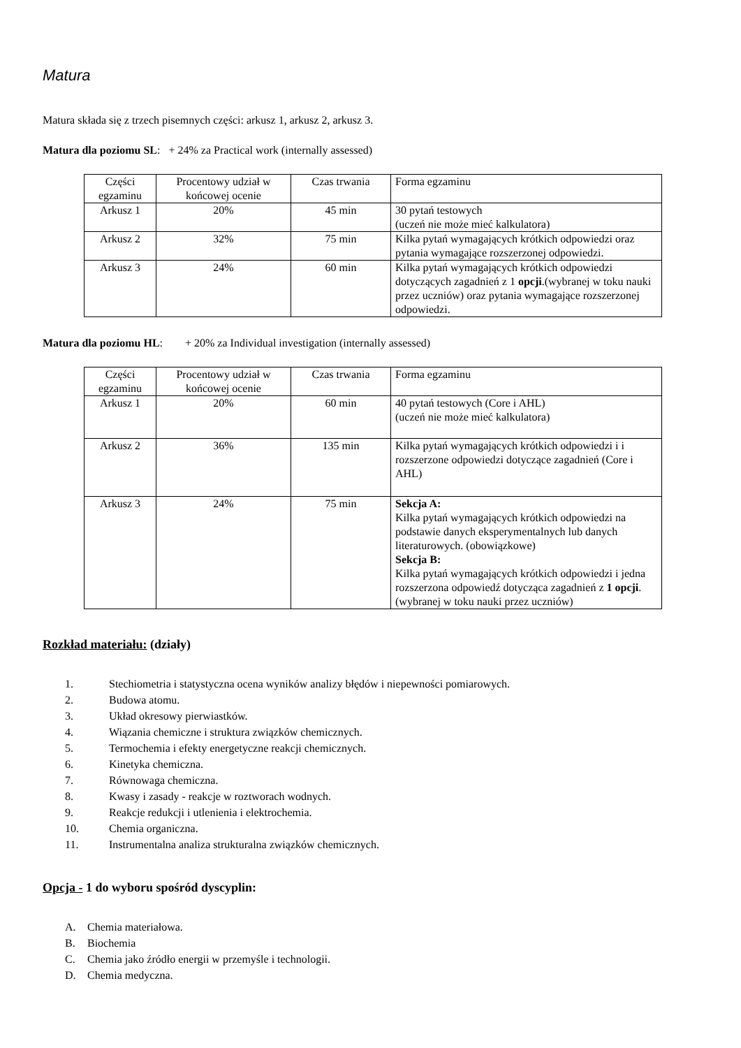Matura
Matura składa się z trzech pisemnych części: arkusz 1, arkusz 2, arkusz 3.
Matura dla poziomu SL: + 24% za Practical work (internally assessed)
| Części egzaminu | Procentowy udział w końcowej ocenie | Czas trwania | Forma egzaminu |
| Arkusz 1 | 20% | 45 min | 30 pytań testowych (uczeń nie może mieć kalkulatora) |
| Arkusz 2 | 32% | 75 min | Kilka pytań wymagających krótkich odpowiedzi oraz pytania wymagające rozszerzonej odpowiedzi. |
| Arkusz 3 | 24% | 60 min | Kilka pytań wymagających krótkich odpowiedzi dotyczących zagadnień z 1 opcji .(wybranej w toku nauki przez uczniów) oraz pytania wymagające rozszerzonej odpowiedzi. |
Matura dla poziomu HL: + 20% za Individual investigation (internally assessed)
| Części egzaminu | Procentowy udział w końcowej ocenie | Czas trwania | Forma egzaminu |
| Arkusz 1 | 20% | 60 min | 40 pytań testowych (Core i AHL) (uczeń nie może mieć kalkulatora) |
| Arkusz 2 | 36% | 135 min | Kilka pytań wymagających krótkich odpowiedzi i i rozszerzone odpowiedzi dotyczące zagadnień (Core i AHL) |
| Arkusz 3 | 24% | 75 min | Sekcja A: Kilka pytań wymagających krótkich odpowiedzi na podstawie danych eksperymentalnych lub danych literaturowych. (obowiązkowe) Sekcja B: Kilka pytań wymagających krótkich odpowiedzi i jedna rozszerzona odpowiedź dotycząca zagadnień z 1 opcji .(wybranej w toku nauki przez uczniów) |
Rozkład materiału: (działy)
1. Stechiometria i statystyczna ocena wyników analizy błędów i niepewności pomiarowych.
2. Budowa atomu.
3. Układ okresowy pierwiastków.
4. Wiązania chemiczne i struktura związków chemicznych.
5. Termochemia i efekty energetyczne reakcji chemicznych.
6. Kinetyka chemiczna.
7. Równowaga chemiczna.
8. Kwasy i zasady - reakcje w roztworach wodnych.
9. Reakcje redukcji i utlenienia i elektrochemia.
10. Chemia organiczna.
11. Instrumentalna analiza strukturalna związków chemicznych.
Opcja - 1 do wyboru spośród dyscyplin:
A. Chemia materiałowa.
B. Biochemia
C. Chemia jako źródło energii w przemyśle i technologii.
D. Chemia medyczna.